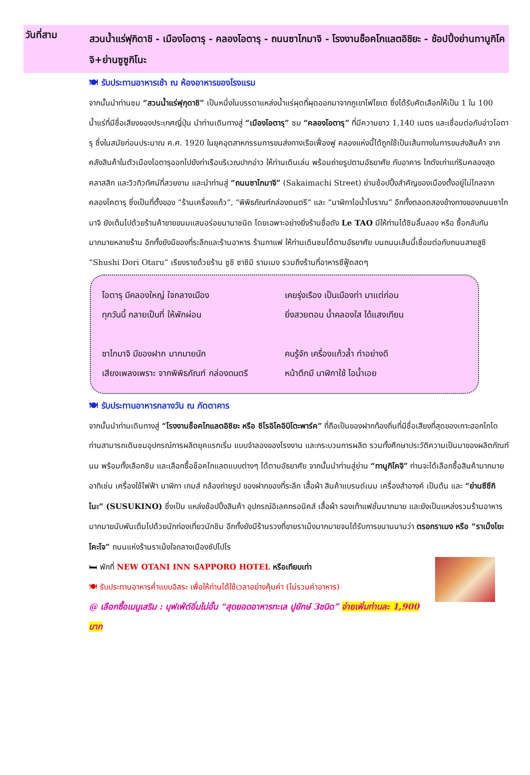วันที่สาม
สวนน้ำแร่ฟุกิดาชิ - เมืองโอตารุ - คลองโอตารุ - ถนนซาไกมาจิ - โรงงานช็อคโกแลตอิชิยะ - ช้อปปิ้งย่านทานูกิโคจิ+ย่านซูซูกิโนะ
🍽 รับประทานอาหารเช้า ณ ห้องอาหารของโรงแรม
จากนั้นนำท่านชม “สวนน้ำแร่ฟุกุดาชิ” เป็นหนึ่งในบรรดาแหล่งน้ำแร่ผุดที่ผุดออกมาจากภูเขาไฟโยเต ซึ่งได้รับคัดเลือกให้เป็น 1 ใน 100 น้ำแร่ที่มีชื่อเสียงของประเทศญี่ปุ่น นำท่านเดินทางสู่ “เมืองโอตารุ” ชม “คลองโอตารุ” ที่มีความยาว 1,140 เมตร และเชื่อมต่อกับอ่าวโอตารุ ซึ่งในสมัยก่อนประมาณ ค.ศ. 1920 ในยุคอุตสาหกรรมการขนส่งทางเรือเฟื่องฟู คลองแห่งนี้ได้ถูกใช้เป็นเส้นทางในการขนส่งสินค้า จากคลังสินค้าในตัวเมืองโอตารุออกไปยังท่าเรือบริเวณปากอ่าว ให้ท่านเดินเล่น พร้อมถ่ายรูปตามอัธยาศัย กับอาคาร โกดังเก่าแก่ริมคลองสุดคลาสสิก และวิวทิวทัศน์ที่สวยงาม และนำท่านสู่ “ถนนซาไกมาจิ” (Sakaimachi Street) ย่านช้อปปิ้งสำคัญของเมืองตั้งอยู่ไม่ไกลจากคลองโคตารุ ซึ่งเป็นที่ตั้งของ “ร้านเครื่องแก้ว”, “พิพิธภัณฑ์กล่องดนตรี” และ “นาฬิกาไอน้ำโบราณ” อีกทั้งตลอดสองข้างทางของถนนซาไกมาจิ ยังเต็มไปด้วยร้านค้าขายขนมแสนอร่อยนานาชนิด โดยเฉพาะอย่างยิ่งร้านชื่อดัง Le TAO มีให้ท่านได้ชิมลิ้มลอง หรือ ซื้อกลับกันมากมายหลายร้าน อีกทั้งยังมีของที่ระลึกและร้านอาหาร ร้านกาแฟ ให้ท่านเดินชมได้ตามอัธยาศัย บนถนนเส้นนี้เชื่อมต่อกับถนนสายสูชิ “Shushi Dori Otaru” เรียงรายด้วยร้าน ซูชิ ซาชิมิ รามเมง รวมถึงร้านที่อาหารซีฟู๊ดสดๆ
โอตารุ มีคลองใหญ่ ใจกลางเมือง
เคยรุ่งเรือง เป็นเมืองท่า มาแต่ก่อน
ทุกวันนี้ กลายเป็นที่ ให้พักผ่อน
ยิ่งสวยตอน น้ำคลองใส ได้แสงเทียน
ซาไกมาจิ มีของฝาก มากมายนัก
คนรู้จัก เครื่องแก้วล้ำ ทำอย่างดี
เสียงเพลงเพราะ จากพิพิธภัณฑ์ กล่องดนตรี
หน้าตึกมี นาฬิกาใช้ ไอน้ำเอย
🍽 รับประทานอาหารกลางวัน ณ ภัตตาคาร
จากนั้นนำท่านเดินทางสู่ “โรงงานช็อคโกแลตอิชิยะ หรือ ชิโรอิโคอิบิโตะพาร์ค” ที่ถือเป็นของฝากท้องถิ่นที่มีชื่อเสียงที่สุดของเกาะฮอกไกโด ท่านสามารถเดินชมอุปกรณ์การผลิตยุคแรกเริ่ม แบบจำลองของโรงงาน และกระบวนการผลิต รวมทั้งศึกษาประวัติความเป็นมาของผลิตภัณฑ์นม พร้อมทั้งเลือกชิม และเลือกซื้อช็อคโกแลตแบบต่างๆ ได้ตามอัธยาศัย จากนั้นนำท่านสู่ย่าน “ทานูกิโคจิ” ท่านจะได้เลือกซื้อสินค้ามากมาย อาทิเช่น เครื่องใช้ไฟฟ้า นาฬิกา เกมส์ กล้องถ่ายรูป ของฝากของที่ระลึก เสื้อผ้า สินค้าแบรนด์เนม เครื่องสำอางค์ เป็นต้น และ “ย่านซึซึกิโนะ” (SUSUKINO) ซึ่งเป็น แหล่งช้อปปิ้งสินค้า อุปกรณ์อิเลคทรอนิคส์ เสื้อผ้า รองเท้าแฟชั่นมากมาย และยังเป็นแหล่งรวมร้านอาหารมากมายนับพันเต็มไปด้วยนักท่องเที่ยวนักชิม อีกทั้งยังมีร้านรวงที่ขายราเม็งมากมายจนได้รับการขนานนามว่า ตรอกราเมง หรือ “ราเม็งโยะโคะโจ” ถนนแห่งร้านราเม็งใจกลางเมืองซัปโปโร
🛏 พักที่ NEW OTANI INN SAPPORO HOTEL หรือเทียบเท่า
🍽 รับประทานอาหารค่ำแบบอิสระ เพื่อให้ท่านได้ใช้เวลาอย่างคุ้มค่า (ไม่รวมค่าอาหาร)
@ เลือกซื้อเมนูเสริม : บุฟเฟ่ต์อิ่มไม่อั้น “สุดยอดอาหารทะเล ปูยักษ์ 3ชนิด” จ่ายเพิ่มท่านละ 1,900 บาท